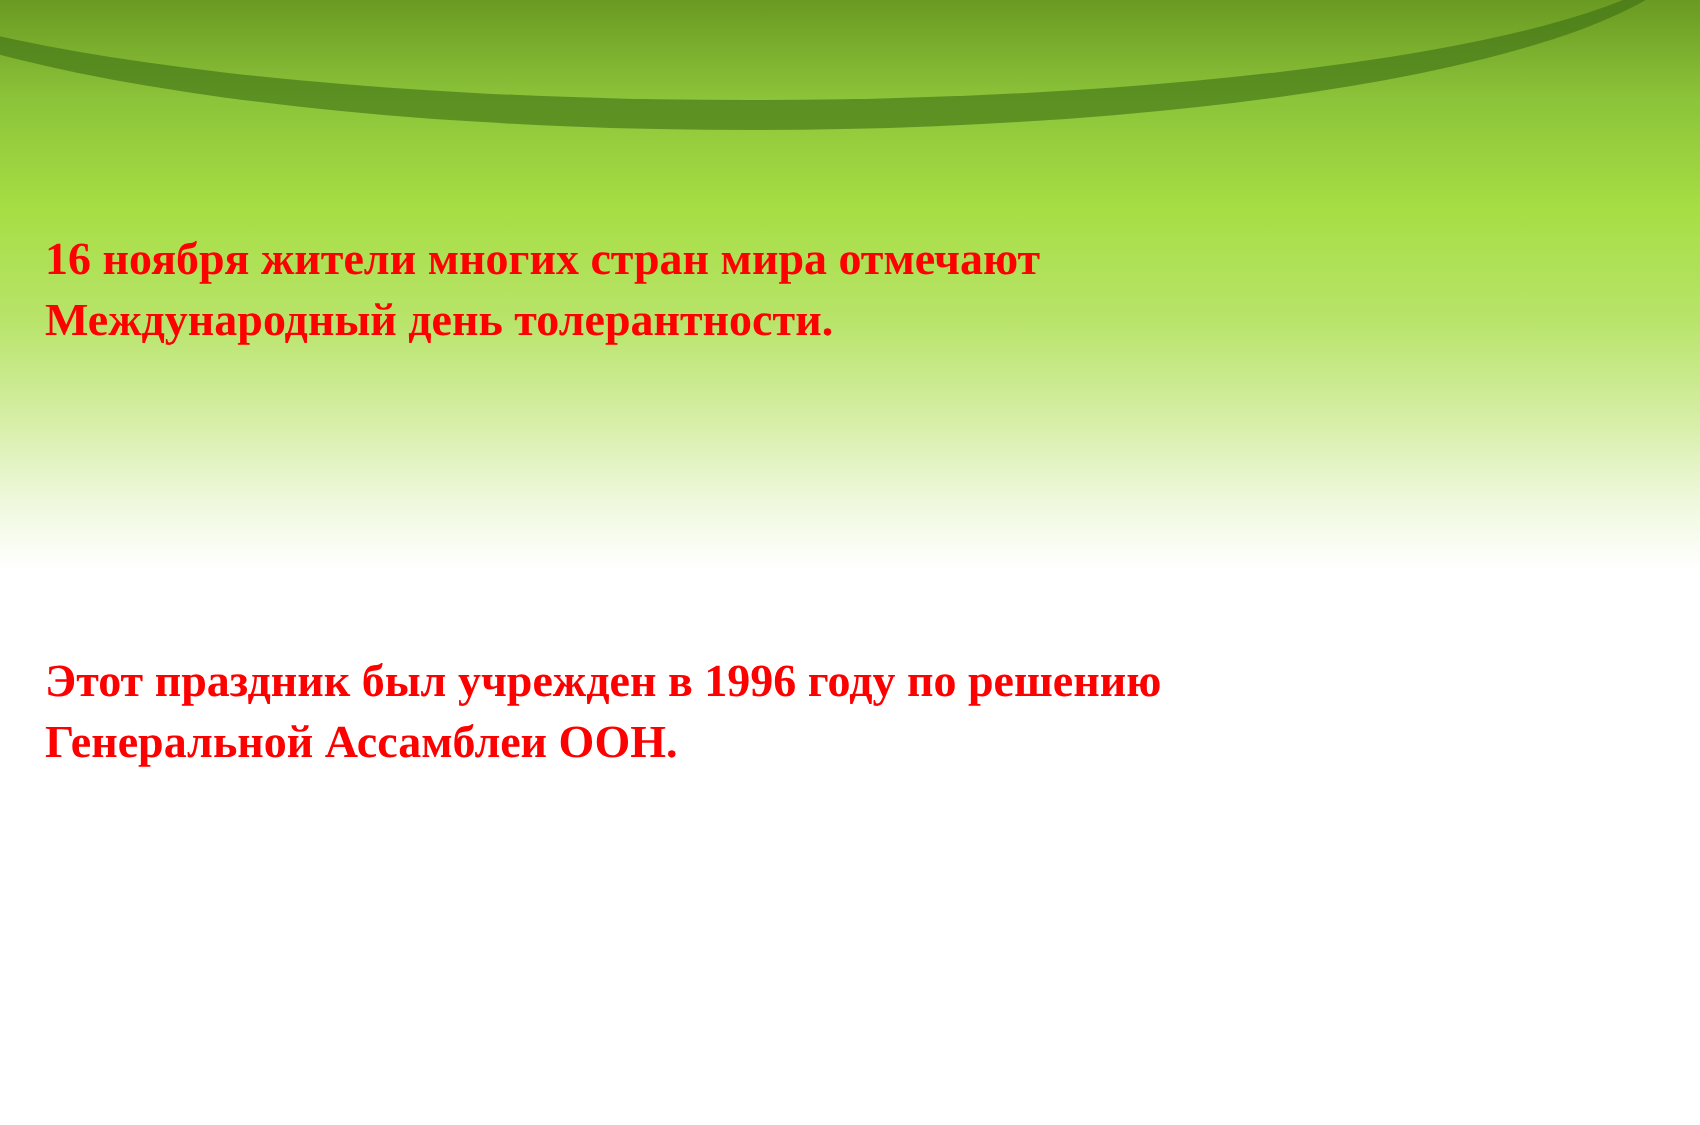16 ноября жители многих стран мира отмечают
Международный день толерантности.
Этот праздник был учрежден в 1996 году по решению
Генеральной Ассамблеи ООН.